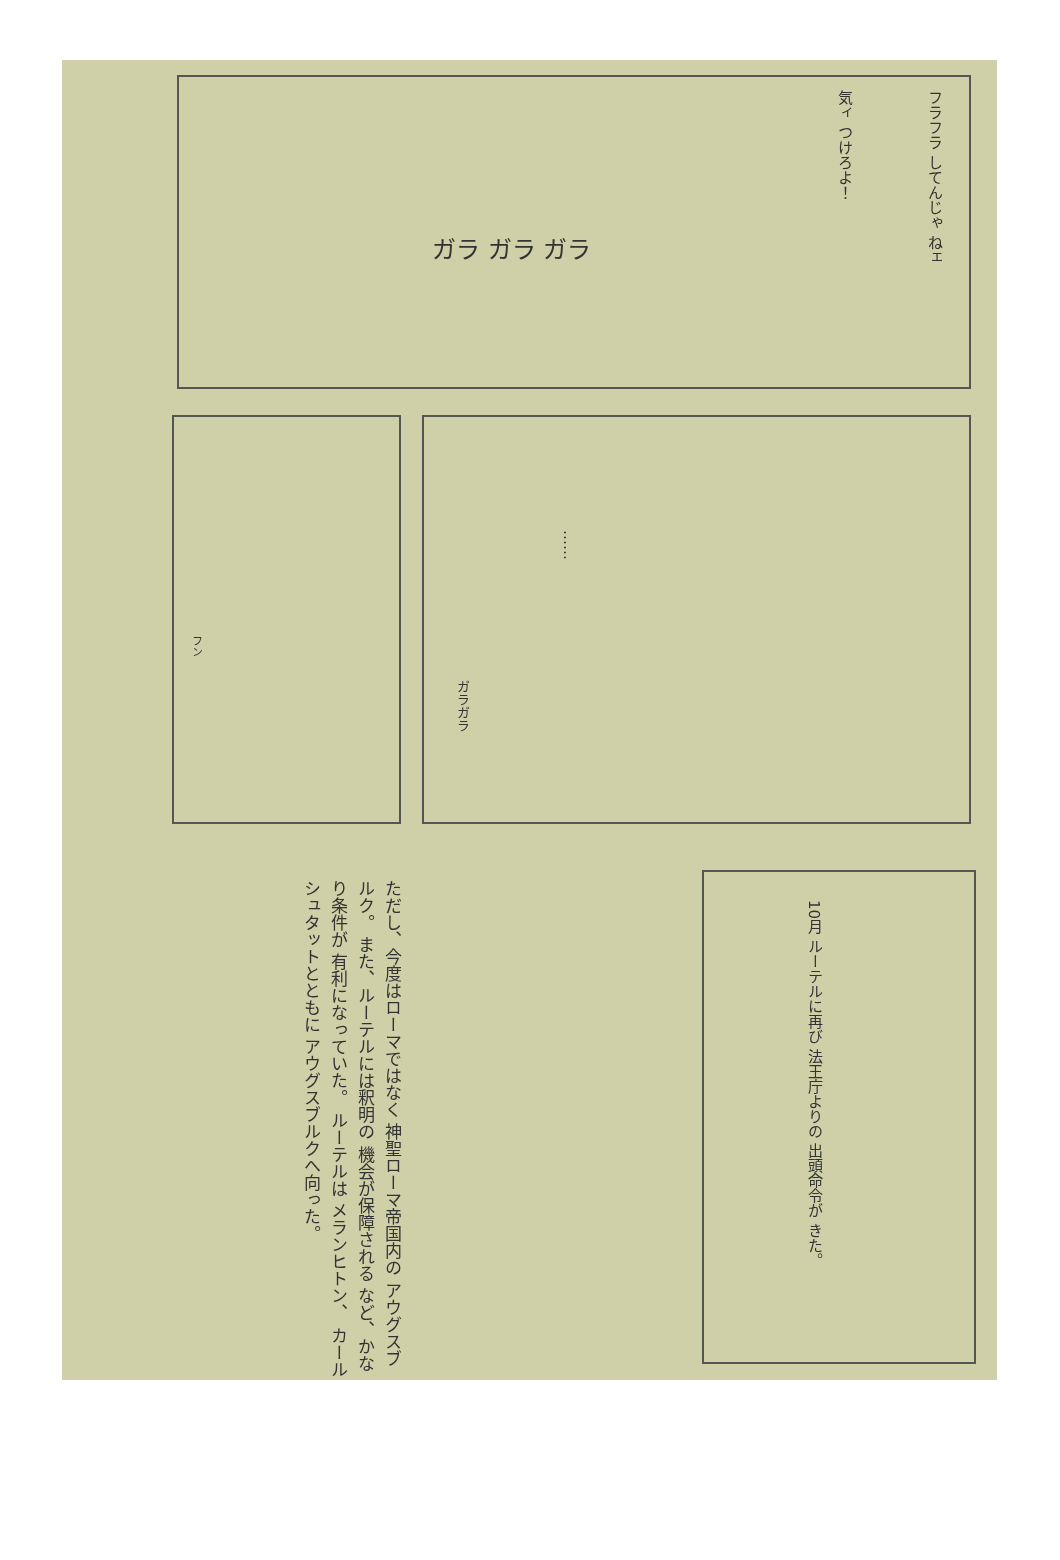フラフラ してんじゃ ねェ
気ィ つけろよ！
ガラ ガラ ガラ
……
フン
ガラガラ
ただし、今度はローマではなく 神聖ローマ帝国内の アウグスブルク。 また、ルーテルには釈明の 機会が保障される など、かなり条件が 有利になっていた。 ルーテルは メランヒトン、 カールシュタットとともに アウグスブルクへ向った。
10月 ルーテルに再び 法王庁よりの 出頭命令が きた。